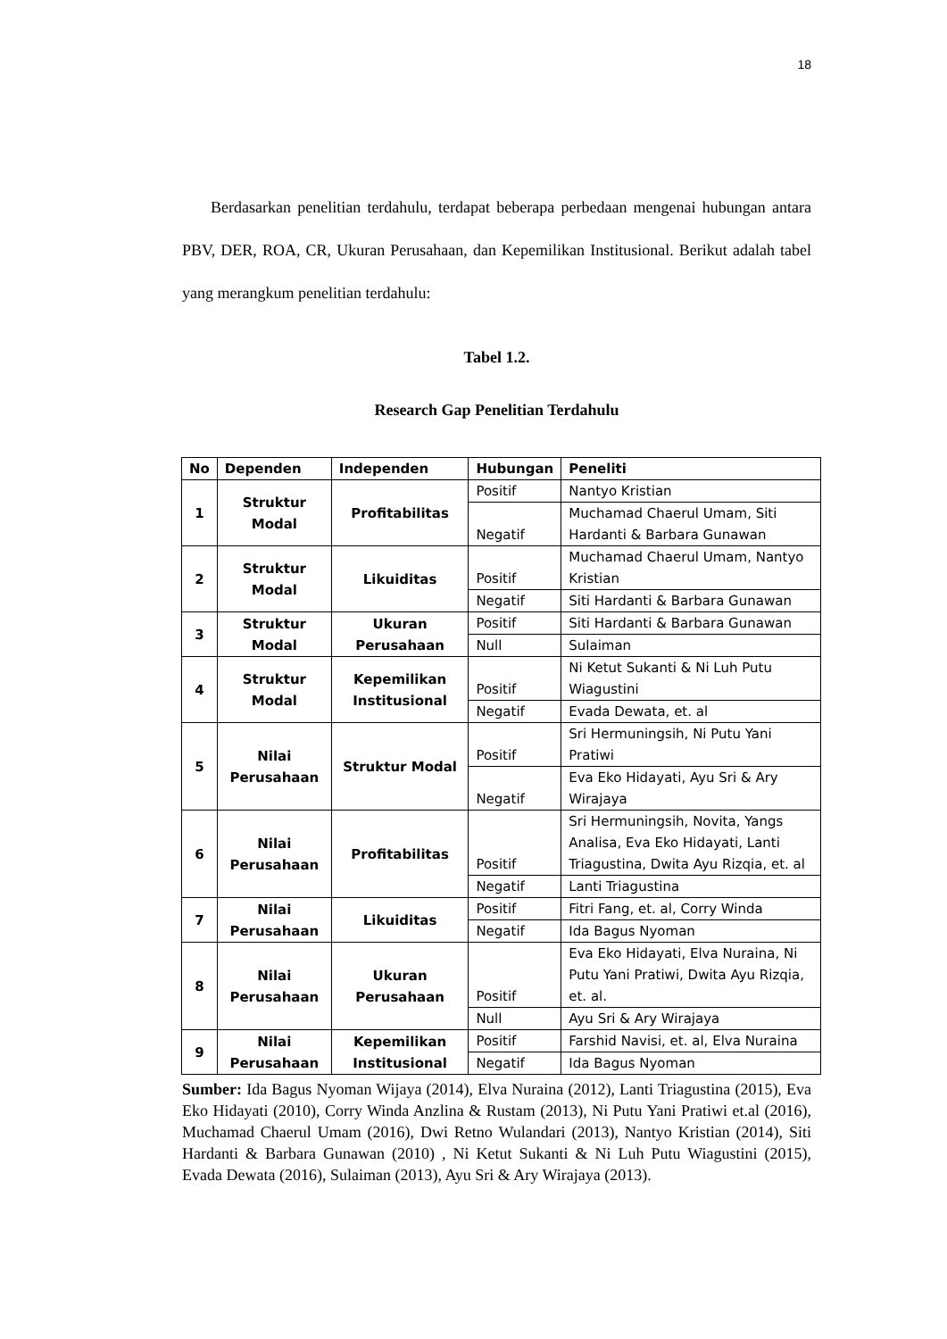18
Berdasarkan penelitian terdahulu, terdapat beberapa perbedaan mengenai hubungan antara PBV, DER, ROA, CR, Ukuran Perusahaan, dan Kepemilikan Institusional. Berikut adalah tabel yang merangkum penelitian terdahulu:
Tabel 1.2.
Research Gap Penelitian Terdahulu
| No | Dependen | Independen | Hubungan | Peneliti |
| --- | --- | --- | --- | --- |
| 1 | Struktur Modal | Profitabilitas | Positif | Nantyo Kristian |
| | | | Negatif | Muchamad Chaerul Umam, Siti Hardanti & Barbara Gunawan |
| 2 | Struktur Modal | Likuiditas | Positif | Muchamad Chaerul Umam, Nantyo Kristian |
| | | | Negatif | Siti Hardanti & Barbara Gunawan |
| 3 | Struktur Modal | Ukuran Perusahaan | Positif | Siti Hardanti & Barbara Gunawan |
| | | | Null | Sulaiman |
| 4 | Struktur Modal | Kepemilikan Institusional | Positif | Ni Ketut Sukanti & Ni Luh Putu Wiagustini |
| | | | Negatif | Evada Dewata, et. al |
| 5 | Nilai Perusahaan | Struktur Modal | Positif | Sri Hermuningsih, Ni Putu Yani Pratiwi |
| | | | Negatif | Eva Eko Hidayati, Ayu Sri & Ary Wirajaya |
| 6 | Nilai Perusahaan | Profitabilitas | Positif | Sri Hermuningsih, Novita, Yangs Analisa, Eva Eko Hidayati, Lanti Triagustina, Dwita Ayu Rizqia, et. al |
| | | | Negatif | Lanti Triagustina |
| 7 | Nilai Perusahaan | Likuiditas | Positif | Fitri Fang, et. al, Corry Winda |
| | | | Negatif | Ida Bagus Nyoman |
| 8 | Nilai Perusahaan | Ukuran Perusahaan | Positif | Eva Eko Hidayati, Elva Nuraina, Ni Putu Yani Pratiwi, Dwita Ayu Rizqia, et. al. |
| | | | Null | Ayu Sri & Ary Wirajaya |
| 9 | Nilai Perusahaan | Kepemilikan Institusional | Positif | Farshid Navisi, et. al, Elva Nuraina |
| | | | Negatif | Ida Bagus Nyoman |
Sumber: Ida Bagus Nyoman Wijaya (2014), Elva Nuraina (2012), Lanti Triagustina (2015), Eva Eko Hidayati (2010), Corry Winda Anzlina & Rustam (2013), Ni Putu Yani Pratiwi et.al (2016), Muchamad Chaerul Umam (2016), Dwi Retno Wulandari (2013), Nantyo Kristian (2014), Siti Hardanti & Barbara Gunawan (2010) , Ni Ketut Sukanti & Ni Luh Putu Wiagustini (2015), Evada Dewata (2016), Sulaiman (2013), Ayu Sri & Ary Wirajaya (2013).